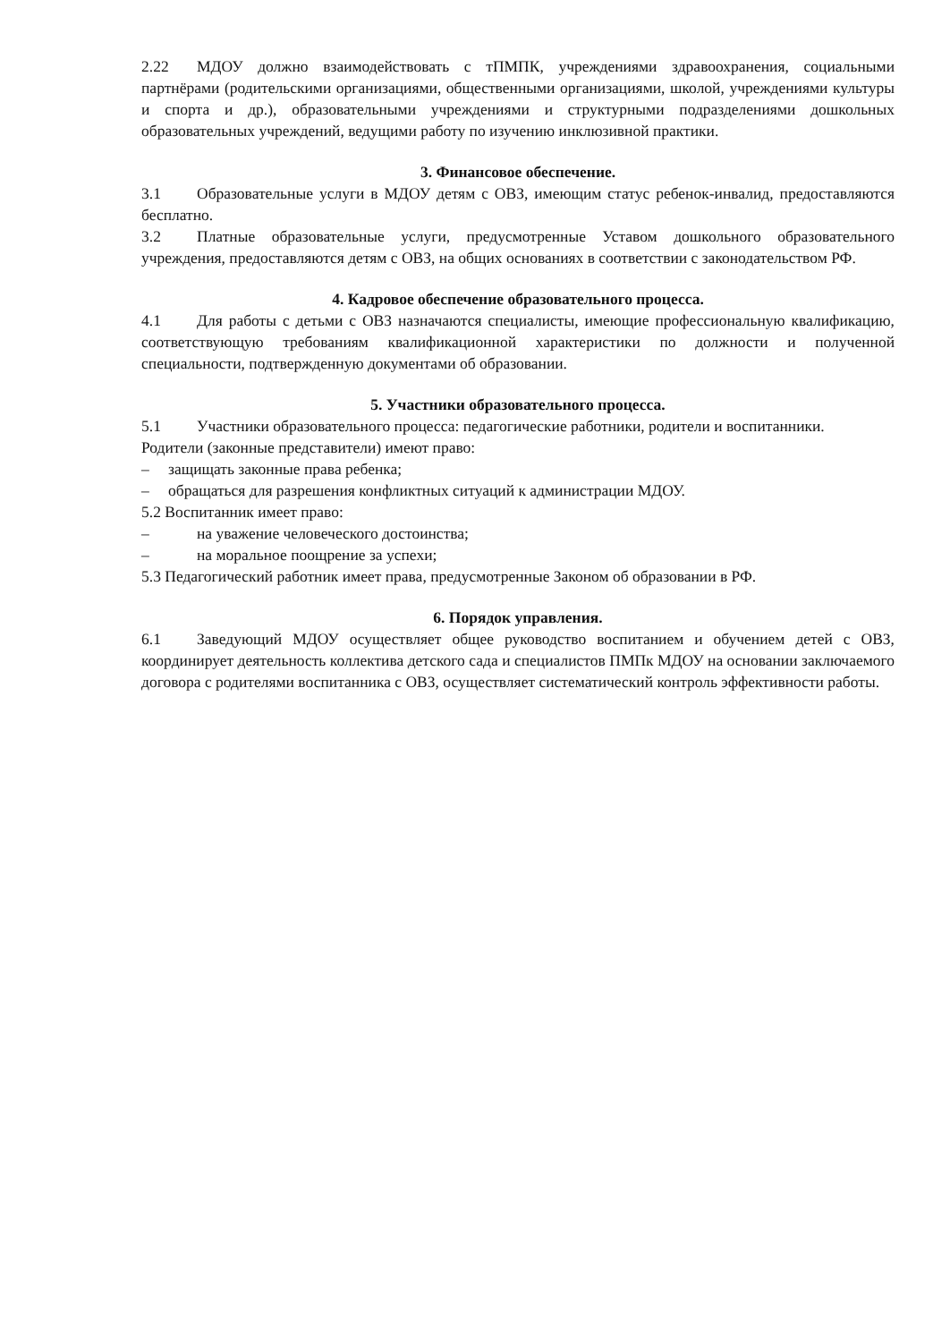2.22 МДОУ должно взаимодействовать с тПМПК, учреждениями здравоохранения, социальными партнёрами (родительскими организациями, общественными организациями, школой, учреждениями культуры и спорта и др.), образовательными учреждениями и структурными подразделениями дошкольных образовательных учреждений, ведущими работу по изучению инклюзивной практики.
3. Финансовое обеспечение.
3.1 Образовательные услуги в МДОУ детям с ОВЗ, имеющим статус ребенок-инвалид, предоставляются бесплатно.
3.2 Платные образовательные услуги, предусмотренные Уставом дошкольного образовательного учреждения, предоставляются детям с ОВЗ, на общих основаниях в соответствии с законодательством РФ.
4. Кадровое обеспечение образовательного процесса.
4.1 Для работы с детьми с ОВЗ назначаются специалисты, имеющие профессиональную квалификацию, соответствующую требованиям квалификационной характеристики по должности и полученной специальности, подтвержденную документами об образовании.
5. Участники образовательного процесса.
5.1 Участники образовательного процесса: педагогические работники, родители и воспитанники.
Родители (законные представители) имеют право:
– защищать законные права ребенка;
– обращаться для разрешения конфликтных ситуаций к администрации МДОУ.
5.2 Воспитанник имеет право:
– на уважение человеческого достоинства;
– на моральное поощрение за успехи;
5.3 Педагогический работник имеет права, предусмотренные Законом об образовании в РФ.
6. Порядок управления.
6.1 Заведующий МДОУ осуществляет общее руководство воспитанием и обучением детей с ОВЗ, координирует деятельность коллектива детского сада и специалистов ПМПк МДОУ на основании заключаемого договора с родителями воспитанника с ОВЗ, осуществляет систематический контроль эффективности работы.